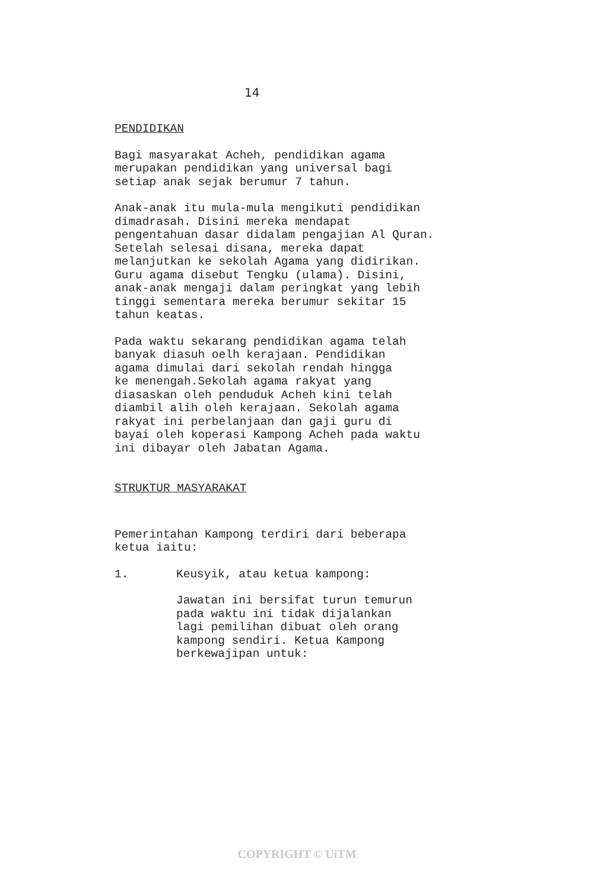14
PENDIDIKAN
Bagi masyarakat Acheh, pendidikan agama
merupakan pendidikan yang universal bagi
setiap anak sejak berumur 7 tahun.
Anak-anak itu mula-mula mengikuti pendidikan
dimadrasah. Disini mereka mendapat
pengentahuan dasar didalam pengajian Al Quran.
Setelah selesai disana, mereka dapat
melanjutkan ke sekolah Agama yang didirikan.
Guru agama disebut Tengku (ulama). Disini,
anak-anak mengaji dalam peringkat yang lebih
tinggi sementara mereka berumur sekitar 15
tahun keatas.
Pada waktu sekarang pendidikan agama telah
banyak diasuh oelh kerajaan. Pendidikan
agama dimulai dari sekolah rendah hingga
ke menengah.Sekolah agama rakyat yang
diasaskan oleh penduduk Acheh kini telah
diambil alih oleh kerajaan. Sekolah agama
rakyat ini perbelanjaan dan gaji guru di
bayai oleh koperasi Kampong Acheh pada waktu
ini dibayar oleh Jabatan Agama.
STRUKTUR MASYARAKAT
Pemerintahan Kampong terdiri dari beberapa
ketua iaitu:
1. Keusyik, atau ketua kampong:
Jawatan ini bersifat turun temurun
pada waktu ini tidak dijalankan
lagi pemilihan dibuat oleh orang
kampong sendiri. Ketua Kampong
berkewajipan untuk:
COPYRIGHT © UiTM